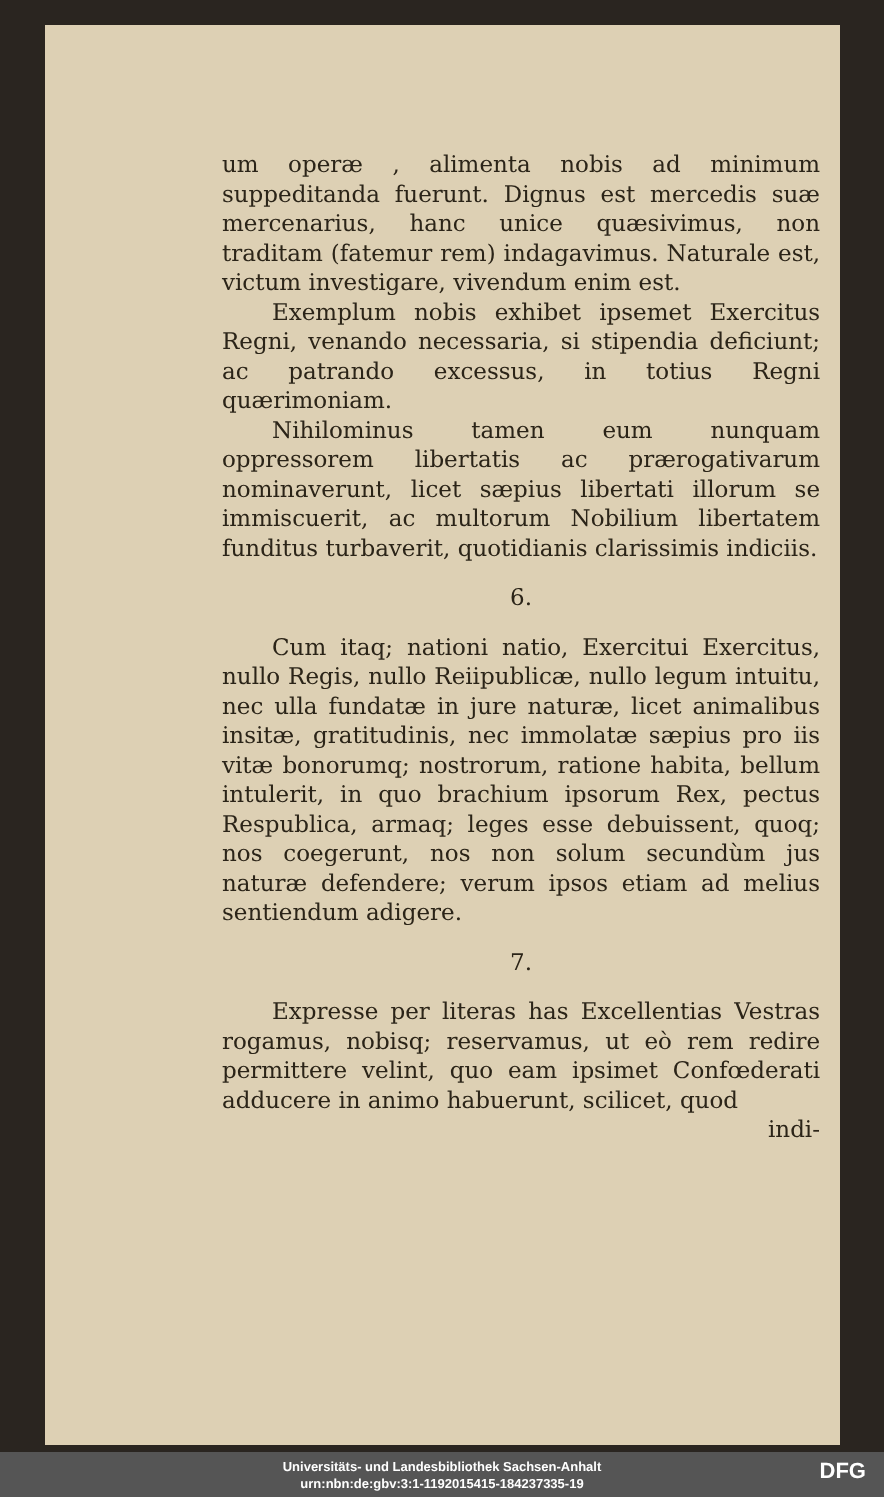um operæ , alimenta nobis ad minimum suppeditanda fuerunt. Dignus est mercedis suæ mercenarius, hanc unice quæsivimus, non traditam (fatemur rem) indagavimus. Naturale est, victum investigare, vivendum enim est.
Exemplum nobis exhibet ipsemet Exercitus Regni, venando necessaria, si stipendia deficiunt; ac patrando excessus, in totius Regni quærimoniam.
Nihilominus tamen eum nunquam oppressorem libertatis ac prærogativarum nominaverunt, licet sæpius libertati illorum se immiscuerit, ac multorum Nobilium libertatem funditus turbaverit, quotidianis clarissimis indiciis.
6.
Cum itaq; nationi natio, Exercitui Exercitus, nullo Regis, nullo Reiipublicæ, nullo legum intuitu, nec ulla fundatæ in jure naturæ, licet animalibus insitæ, gratitudinis, nec immolatæ sæpius pro iis vitæ bonorumq; nostrorum, ratione habita, bellum intulerit, in quo brachium ipsorum Rex, pectus Respublica, armaq; leges esse debuissent, quoq; nos coegerunt, nos non solum secundùm jus naturæ defendere; verum ipsos etiam ad melius sentiendum adigere.
7.
Expresse per literas has Excellentias Vestras rogamus, nobisq; reservamus, ut eò rem redire permittere velint, quo eam ipsimet Confœderati adducere in animo habuerunt, scilicet, quod
indi-
Universitäts- und Landesbibliothek Sachsen-Anhalt
urn:nbn:de:gbv:3:1-1192015415-184237335-19
DFG